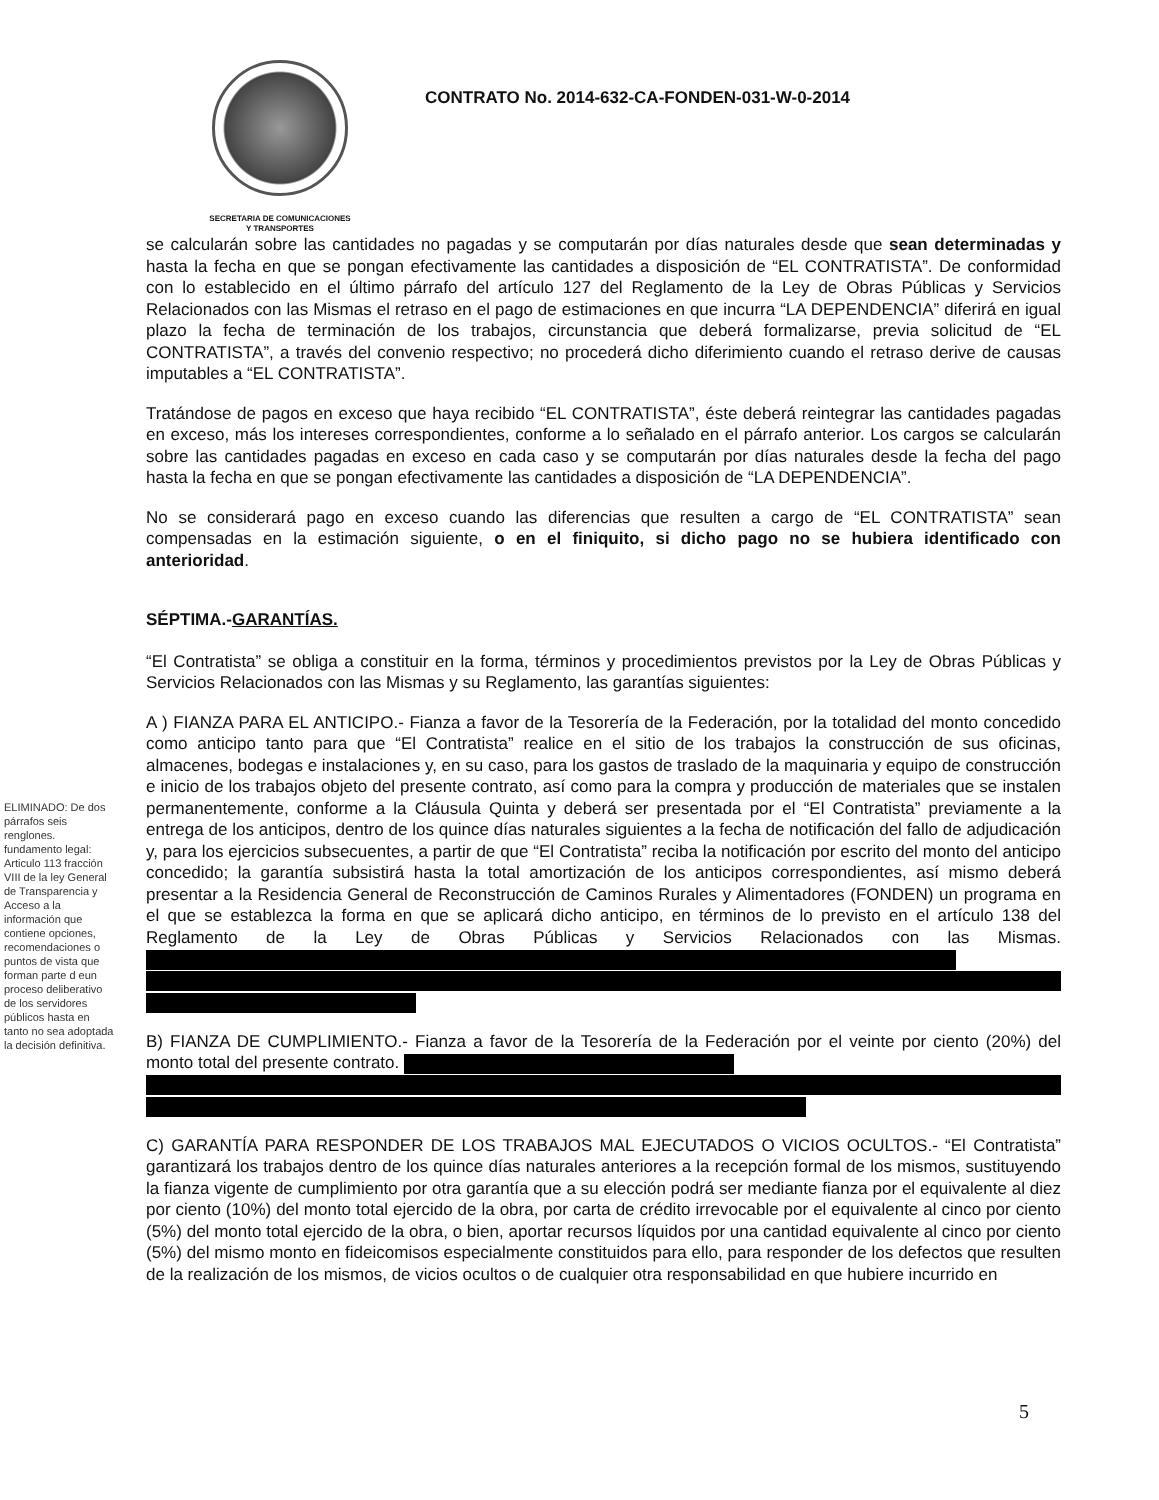SECRETARIA DE COMUNICACIONES
Y TRANSPORTES
CONTRATO No. 2014-632-CA-FONDEN-031-W-0-2014
se calcularán sobre las cantidades no pagadas y se computarán por días naturales desde que sean determinadas y hasta la fecha en que se pongan efectivamente las cantidades a disposición de “EL CONTRATISTA”. De conformidad con lo establecido en el último párrafo del artículo 127 del Reglamento de la Ley de Obras Públicas y Servicios Relacionados con las Mismas el retraso en el pago de estimaciones en que incurra “LA DEPENDENCIA” diferirá en igual plazo la fecha de terminación de los trabajos, circunstancia que deberá formalizarse, previa solicitud de “EL CONTRATISTA”, a través del convenio respectivo; no procederá dicho diferimiento cuando el retraso derive de causas imputables a “EL CONTRATISTA”.
Tratándose de pagos en exceso que haya recibido “EL CONTRATISTA”, éste deberá reintegrar las cantidades pagadas en exceso, más los intereses correspondientes, conforme a lo señalado en el párrafo anterior. Los cargos se calcularán sobre las cantidades pagadas en exceso en cada caso y se computarán por días naturales desde la fecha del pago hasta la fecha en que se pongan efectivamente las cantidades a disposición de “LA DEPENDENCIA”.
No se considerará pago en exceso cuando las diferencias que resulten a cargo de “EL CONTRATISTA” sean compensadas en la estimación siguiente, o en el finiquito, si dicho pago no se hubiera identificado con anterioridad.
SÉPTIMA.-GARANTÍAS.
“El Contratista” se obliga a constituir en la forma, términos y procedimientos previstos por la Ley de Obras Públicas y Servicios Relacionados con las Mismas y su Reglamento, las garantías siguientes:
A ) FIANZA PARA EL ANTICIPO.- Fianza a favor de la Tesorería de la Federación, por la totalidad del monto concedido como anticipo tanto para que “El Contratista” realice en el sitio de los trabajos la construcción de sus oficinas, almacenes, bodegas e instalaciones y, en su caso, para los gastos de traslado de la maquinaria y equipo de construcción e inicio de los trabajos objeto del presente contrato, así como para la compra y producción de materiales que se instalen permanentemente, conforme a la Cláusula Quinta y deberá ser presentada por el “El Contratista” previamente a la entrega de los anticipos, dentro de los quince días naturales siguientes a la fecha de notificación del fallo de adjudicación y, para los ejercicios subsecuentes, a partir de que “El Contratista” reciba la notificación por escrito del monto del anticipo concedido; la garantía subsistirá hasta la total amortización de los anticipos correspondientes, así mismo deberá presentar a la Residencia General de Reconstrucción de Caminos Rurales y Alimentadores (FONDEN) un programa en el que se establezca la forma en que se aplicará dicho anticipo, en términos de lo previsto en el artículo 138 del Reglamento de la Ley de Obras Públicas y Servicios Relacionados con las Mismas.
B) FIANZA DE CUMPLIMIENTO.- Fianza a favor de la Tesorería de la Federación por el veinte por ciento (20%) del monto total del presente contrato.
C) GARANTÍA PARA RESPONDER DE LOS TRABAJOS MAL EJECUTADOS O VICIOS OCULTOS.- “El Contratista” garantizará los trabajos dentro de los quince días naturales anteriores a la recepción formal de los mismos, sustituyendo la fianza vigente de cumplimiento por otra garantía que a su elección podrá ser mediante fianza por el equivalente al diez por ciento (10%) del monto total ejercido de la obra, por carta de crédito irrevocable por el equivalente al cinco por ciento (5%) del monto total ejercido de la obra, o bien, aportar recursos líquidos por una cantidad equivalente al cinco por ciento (5%) del mismo monto en fideicomisos especialmente constituidos para ello, para responder de los defectos que resulten de la realización de los mismos, de vicios ocultos o de cualquier otra responsabilidad en que hubiere incurrido en
ELIMINADO: De dos párrafos seis renglones. fundamento legal: Articulo 113 fracción VIII de la ley General de Transparencia y Acceso a la información que contiene opciones, recomendaciones o puntos de vista que forman parte d eun proceso deliberativo de los servidores públicos hasta en tanto no sea adoptada la decisión definitiva.
5